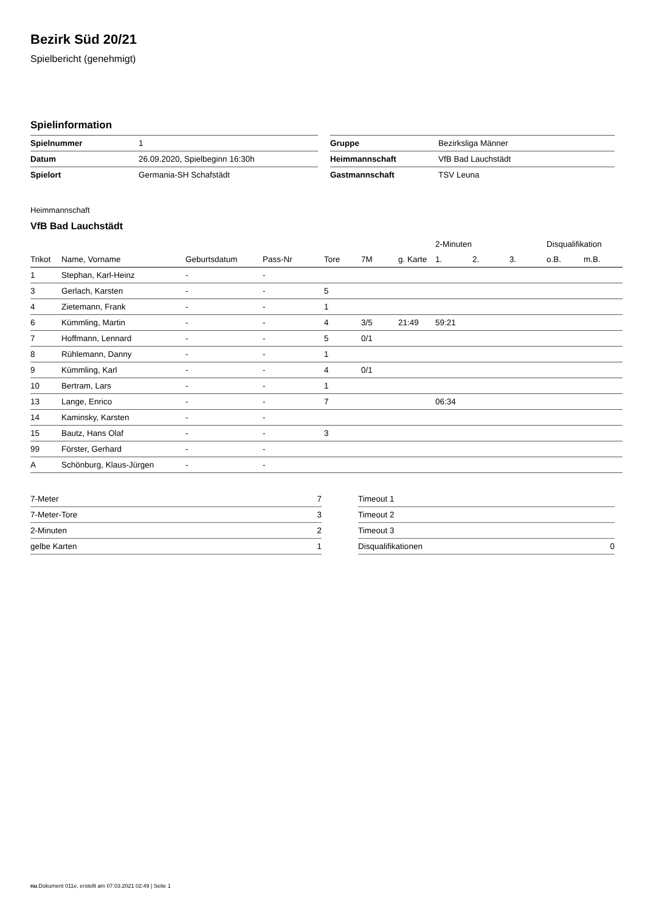Bezirk Süd 20/21
Spielbericht (genehmigt)
Spielinformation
| Spielnummer | 1 | | Gruppe | Bezirksliga Männer |
| Datum | 26.09.2020, Spielbeginn 16:30h | | Heimmannschaft | VfB Bad Lauchstädt |
| Spielort | Germania-SH Schafstädt | | Gastmannschaft | TSV Leuna |
Heimmannschaft
VfB Bad Lauchstädt
| | | | | | | | 2-Minuten | | | Disqualifikation | |
| --- | --- | --- | --- | --- | --- | --- | --- | --- | --- | --- | --- |
| Trikot | Name, Vorname | Geburtsdatum | Pass-Nr | Tore | 7M | g. Karte | 1. | 2. | 3. | o.B. | m.B. |
| 1 | Stephan, Karl-Heinz | - | - | | | | | | | | |
| 3 | Gerlach, Karsten | - | - | 5 | | | | | | | |
| 4 | Zietemann, Frank | - | - | 1 | | | | | | | |
| 6 | Kümmling, Martin | - | - | 4 | 3/5 | 21:49 | 59:21 | | | | |
| 7 | Hoffmann, Lennard | - | - | 5 | 0/1 | | | | | | |
| 8 | Rühlemann, Danny | - | - | 1 | | | | | | | |
| 9 | Kümmling, Karl | - | - | 4 | 0/1 | | | | | | |
| 10 | Bertram, Lars | - | - | 1 | | | | | | | |
| 13 | Lange, Enrico | - | - | 7 | | | 06:34 | | | | |
| 14 | Kaminsky, Karsten | - | - | | | | | | | | |
| 15 | Bautz, Hans Olaf | - | - | 3 | | | | | | | |
| 99 | Förster, Gerhard | - | - | | | | | | | | |
| A | Schönburg, Klaus-Jürgen | - | - | | | | | | | | |
| 7-Meter | 7 |
| 7-Meter-Tore | 3 |
| 2-Minuten | 2 |
| gelbe Karten | 1 |
| Timeout 1 | |
| Timeout 2 | |
| Timeout 3 | |
| Disqualifikationen | 0 |
nu.Dokument 011e, erstellt am 07.03.2021 02:49 | Seite 1